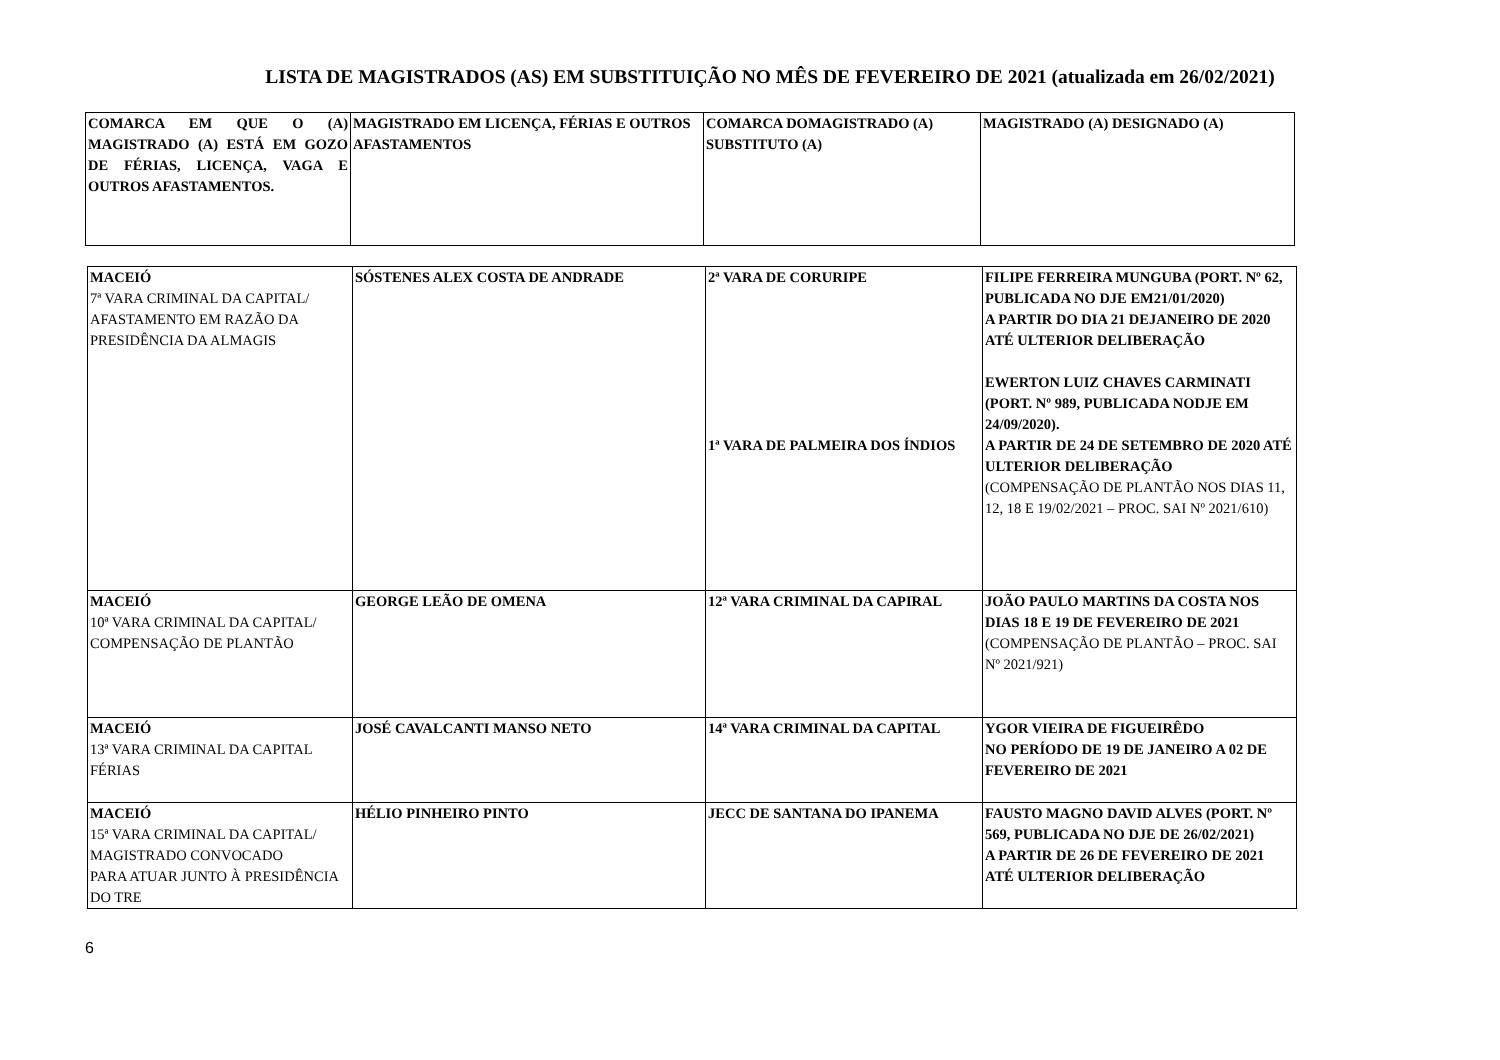LISTA DE MAGISTRADOS (AS) EM SUBSTITUIÇÃO NO MÊS DE FEVEREIRO DE 2021 (atualizada em 26/02/2021)
| COMARCA EM QUE O (A) MAGISTRADO (A) ESTÁ EM GOZO DE FÉRIAS, LICENÇA, VAGA E OUTROS AFASTAMENTOS. | MAGISTRADO EM LICENÇA, FÉRIAS E OUTROS AFASTAMENTOS | COMARCA DOMAGISTRADO (A) SUBSTITUTO (A) | MAGISTRADO (A) DESIGNADO (A) |
| --- | --- | --- | --- |
| MACEIÓ 7ª VARA CRIMINAL DA CAPITAL/ AFASTAMENTO EM RAZÃO DA PRESIDÊNCIA DA ALMAGIS | SÓSTENES ALEX COSTA DE ANDRADE | 2ª VARA DE CORURIPE 1ª VARA DE PALMEIRA DOS ÍNDIOS | FILIPE FERREIRA MUNGUBA (PORT. Nº 62, PUBLICADA NO DJE EM21/01/2020) A PARTIR DO DIA 21 DEJANEIRO DE 2020 ATÉ ULTERIOR DELIBERAÇÃO EWERTON LUIZ CHAVES CARMINATI (PORT. Nº 989, PUBLICADA NODJE EM 24/09/2020). A PARTIR DE 24 DE SETEMBRO DE 2020 ATÉ ULTERIOR DELIBERAÇÃO (COMPENSAÇÃO DE PLANTÃO NOS DIAS 11, 12, 18 E 19/02/2021 – PROC. SAI Nº 2021/610) |
| MACEIÓ 10ª VARA CRIMINAL DA CAPITAL/ COMPENSAÇÃO DE PLANTÃO | GEORGE LEÃO DE OMENA | 12ª VARA CRIMINAL DA CAPIRAL | JOÃO PAULO MARTINS DA COSTA NOS DIAS 18 E 19 DE FEVEREIRO DE 2021 (COMPENSAÇÃO DE PLANTÃO – PROC. SAI Nº 2021/921) |
| MACEIÓ 13ª VARA CRIMINAL DA CAPITAL FÉRIAS | JOSÉ CAVALCANTI MANSO NETO | 14ª VARA CRIMINAL DA CAPITAL | YGOR VIEIRA DE FIGUEIRÊDO NO PERÍODO DE 19 DE JANEIRO A 02 DE FEVEREIRO DE 2021 |
| MACEIÓ 15ª VARA CRIMINAL DA CAPITAL/ MAGISTRADO CONVOCADO PARA ATUAR JUNTO À PRESIDÊNCIA DO TRE | HÉLIO PINHEIRO PINTO | JECC DE SANTANA DO IPANEMA | FAUSTO MAGNO DAVID ALVES (PORT. Nº 569, PUBLICADA NO DJE DE 26/02/2021) A PARTIR DE 26 DE FEVEREIRO DE 2021 ATÉ ULTERIOR DELIBERAÇÃO |
6